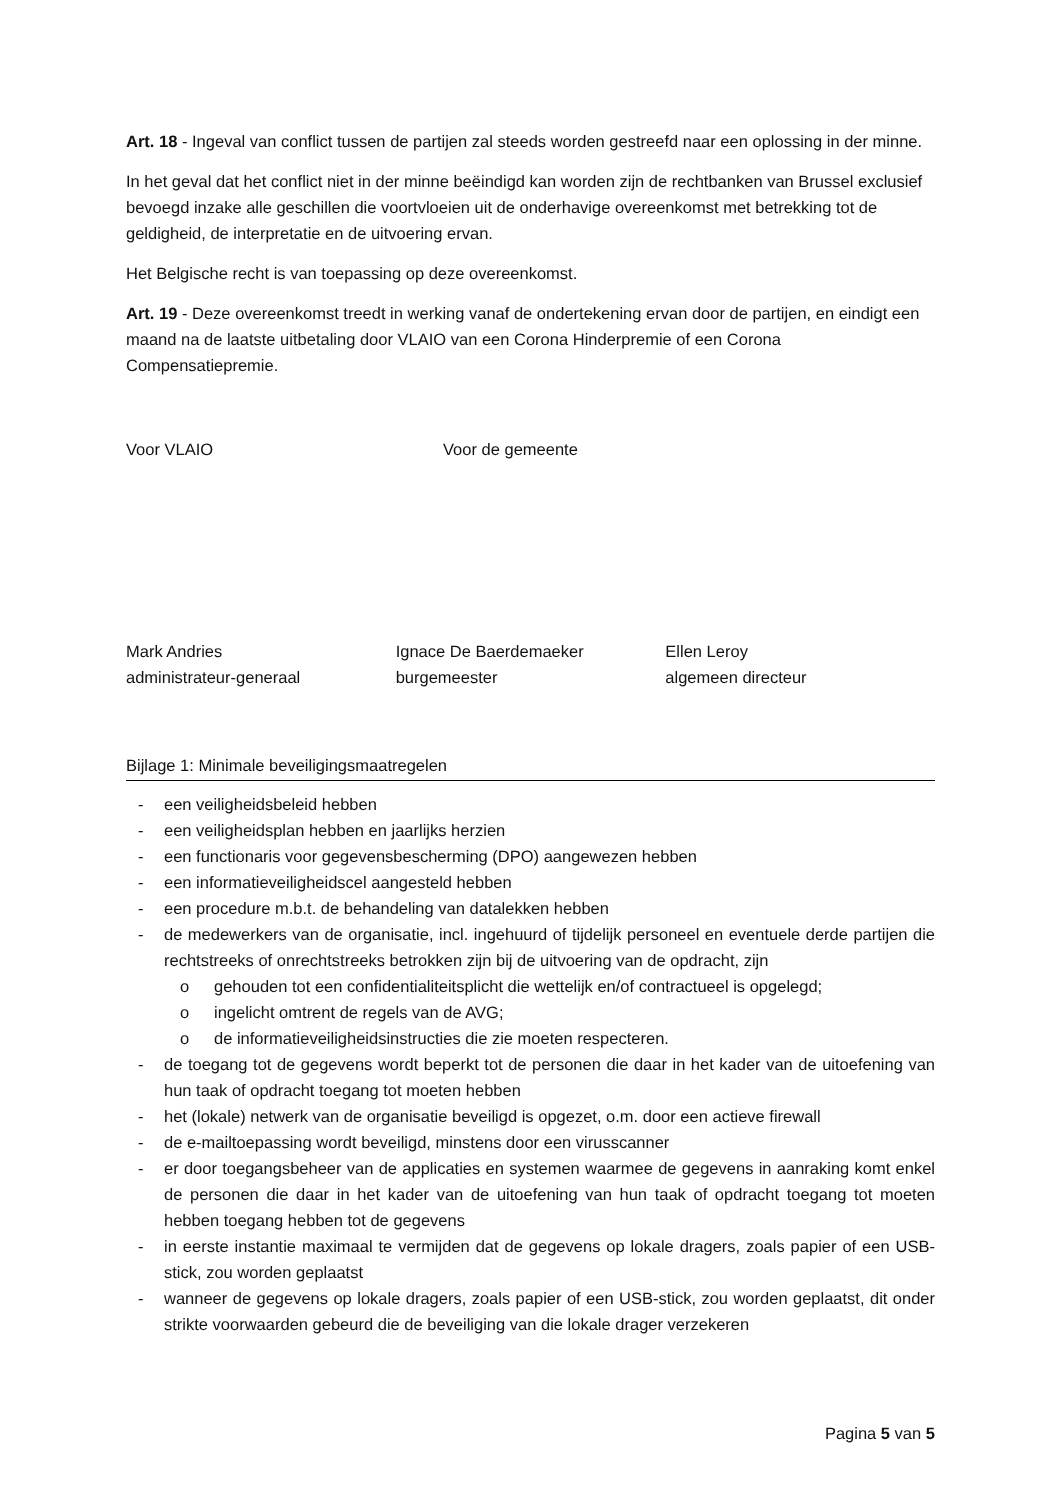Art. 18 - Ingeval van conflict tussen de partijen zal steeds worden gestreefd naar een oplossing in der minne.
In het geval dat het conflict niet in der minne beëindigd kan worden zijn de rechtbanken van Brussel exclusief bevoegd inzake alle geschillen die voortvloeien uit de onderhavige overeenkomst met betrekking tot de geldigheid, de interpretatie en de uitvoering ervan.
Het Belgische recht is van toepassing op deze overeenkomst.
Art. 19 - Deze overeenkomst treedt in werking vanaf de ondertekening ervan door de partijen, en eindigt een maand na de laatste uitbetaling door VLAIO van een Corona Hinderpremie of een Corona Compensatiepremie.
Voor VLAIO Voor de gemeente
Mark Andries
administrateur-generaal
Ignace De Baerdemaeker
burgemeester
Ellen Leroy
algemeen directeur
Bijlage 1: Minimale beveiligingsmaatregelen
- een veiligheidsbeleid hebben
- een veiligheidsplan hebben en jaarlijks herzien
- een functionaris voor gegevensbescherming (DPO) aangewezen hebben
- een informatieveiligheidscel aangesteld hebben
- een procedure m.b.t. de behandeling van datalekken hebben
- de medewerkers van de organisatie, incl. ingehuurd of tijdelijk personeel en eventuele derde partijen die rechtstreeks of onrechtstreeks betrokken zijn bij de uitvoering van de opdracht, zijn
o gehouden tot een confidentialiteitsplicht die wettelijk en/of contractueel is opgelegd;
o ingelicht omtrent de regels van de AVG;
o de informatieveiligheidsinstructies die zie moeten respecteren.
- de toegang tot de gegevens wordt beperkt tot de personen die daar in het kader van de uitoefening van hun taak of opdracht toegang tot moeten hebben
- het (lokale) netwerk van de organisatie beveiligd is opgezet, o.m. door een actieve firewall
- de e-mailtoepassing wordt beveiligd, minstens door een virusscanner
- er door toegangsbeheer van de applicaties en systemen waarmee de gegevens in aanraking komt enkel de personen die daar in het kader van de uitoefening van hun taak of opdracht toegang tot moeten hebben toegang hebben tot de gegevens
- in eerste instantie maximaal te vermijden dat de gegevens op lokale dragers, zoals papier of een USB-stick, zou worden geplaatst
- wanneer de gegevens op lokale dragers, zoals papier of een USB-stick, zou worden geplaatst, dit onder strikte voorwaarden gebeurd die de beveiliging van die lokale drager verzekeren
Pagina 5 van 5